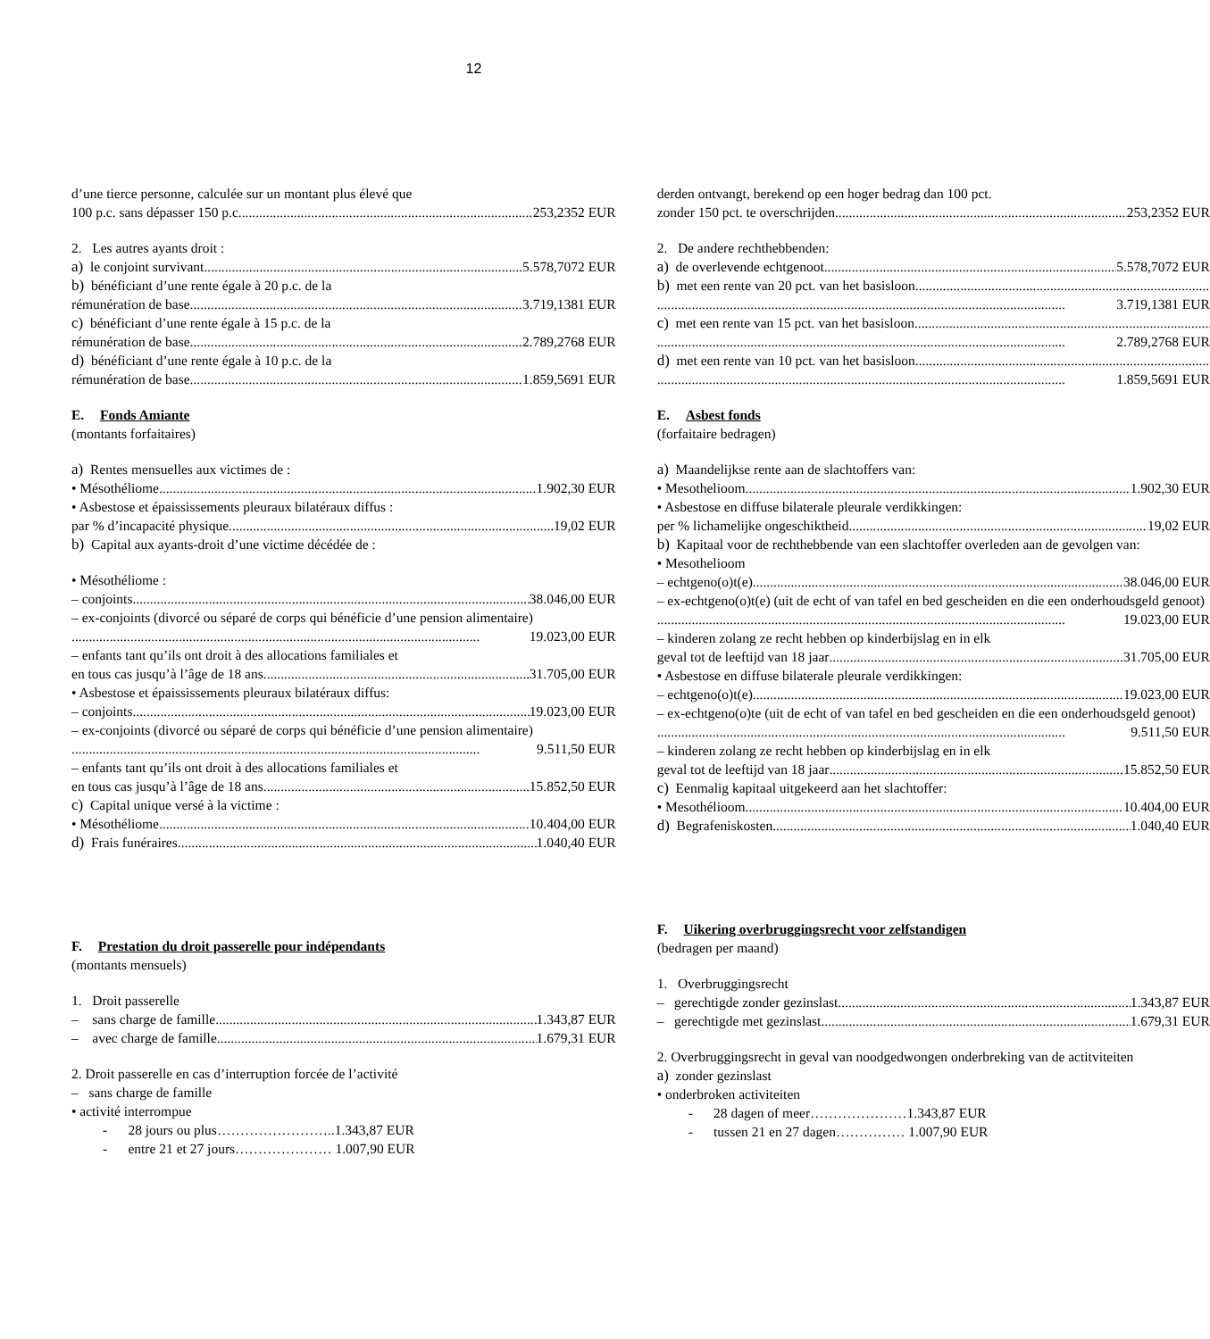12
d’une tierce personne, calculée sur un montant plus élevé que
100 p.c. sans dépasser 150 p.c. 253,2352 EUR
2. Les autres ayants droit :
a) le conjoint survivant 5.578,7072 EUR
b) bénéficiant d’une rente égale à 20 p.c. de la
rémunération de base 3.719,1381 EUR
c) bénéficiant d’une rente égale à 15 p.c. de la
rémunération de base 2.789,2768 EUR
d) bénéficiant d’une rente égale à 10 p.c. de la
rémunération de base 1.859,5691 EUR
E. Fonds Amiante
(montants forfaitaires)
a) Rentes mensuelles aux victimes de :
• Mésothéliome 1.902,30 EUR
• Asbestose et épaississements pleuraux bilatéraux diffus :
par % d’incapacité physique 19,02 EUR
b) Capital aux ayants-droit d’une victime décédée de :
• Mésothéliome :
– conjoints 38.046,00 EUR
– ex-conjoints (divorcé ou séparé de corps qui bénéficie d’une pension alimentaire)
19.023,00 EUR
– enfants tant qu’ils ont droit à des allocations familiales et
en tous cas jusqu’à l’âge de 18 ans 31.705,00 EUR
• Asbestose et épaississements pleuraux bilatéraux diffus:
– conjoints 19.023,00 EUR
– ex-conjoints (divorcé ou séparé de corps qui bénéficie d’une pension alimentaire)
9.511,50 EUR
– enfants tant qu’ils ont droit à des allocations familiales et
en tous cas jusqu’à l’âge de 18 ans 15.852,50 EUR
c) Capital unique versé à la victime :
• Mésothéliome 10.404,00 EUR
d) Frais funéraires 1.040,40 EUR
F. Prestation du droit passerelle pour indépendants
(montants mensuels)
1. Droit passerelle
– sans charge de famille 1.343,87 EUR
– avec charge de famille 1.679,31 EUR
2. Droit passerelle en cas d’interruption forcée de l’activité
– sans charge de famille
• activité interrompue
- 28 jours ou plus……………………..1.343,87 EUR
- entre 21 et 27 jours………………… 1.007,90 EUR
derden ontvangt, berekend op een hoger bedrag dan 100 pct.
zonder 150 pct. te overschrijden 253,2352 EUR
2. De andere rechthebbenden:
a) de overlevende echtgenoot 5.578,7072 EUR
b) met een rente van 20 pct. van het basisloon
3.719,1381 EUR
c) met een rente van 15 pct. van het basisloon
2.789,2768 EUR
d) met een rente van 10 pct. van het basisloon
1.859,5691 EUR
E. Asbest fonds
(forfaitaire bedragen)
a) Maandelijkse rente aan de slachtoffers van:
• Mesothelioom 1.902,30 EUR
• Asbestose en diffuse bilaterale pleurale verdikkingen:
per % lichamelijke ongeschiktheid 19,02 EUR
b) Kapitaal voor de rechthebbende van een slachtoffer overleden aan de gevolgen van:
• Mesothelioom
– echtgeno(o)t(e) 38.046,00 EUR
– ex-echtgeno(o)t(e) (uit de echt of van tafel en bed gescheiden en die een onderhoudsgeld genoot)
19.023,00 EUR
– kinderen zolang ze recht hebben op kinderbijslag en in elk
geval tot de leeftijd van 18 jaar 31.705,00 EUR
• Asbestose en diffuse bilaterale pleurale verdikkingen:
– echtgeno(o)t(e) 19.023,00 EUR
– ex-echtgeno(o)te (uit de echt of van tafel en bed gescheiden en die een onderhoudsgeld genoot)
9.511,50 EUR
– kinderen zolang ze recht hebben op kinderbijslag en in elk
geval tot de leeftijd van 18 jaar 15.852,50 EUR
c) Eenmalig kapitaal uitgekeerd aan het slachtoffer:
• Mesothélioom 10.404,00 EUR
d) Begrafeniskosten 1.040,40 EUR
F. Uikering overbruggingsrecht voor zelfstandigen
(bedragen per maand)
1. Overbruggingsrecht
– gerechtigde zonder gezinslast 1.343,87 EUR
– gerechtigde met gezinslast 1.679,31 EUR
2. Overbruggingsrecht in geval van noodgedwongen onderbreking van de actitviteiten
a) zonder gezinslast
• onderbroken activiteiten
- 28 dagen of meer…………………1.343,87 EUR
- tussen 21 en 27 dagen…………… 1.007,90 EUR